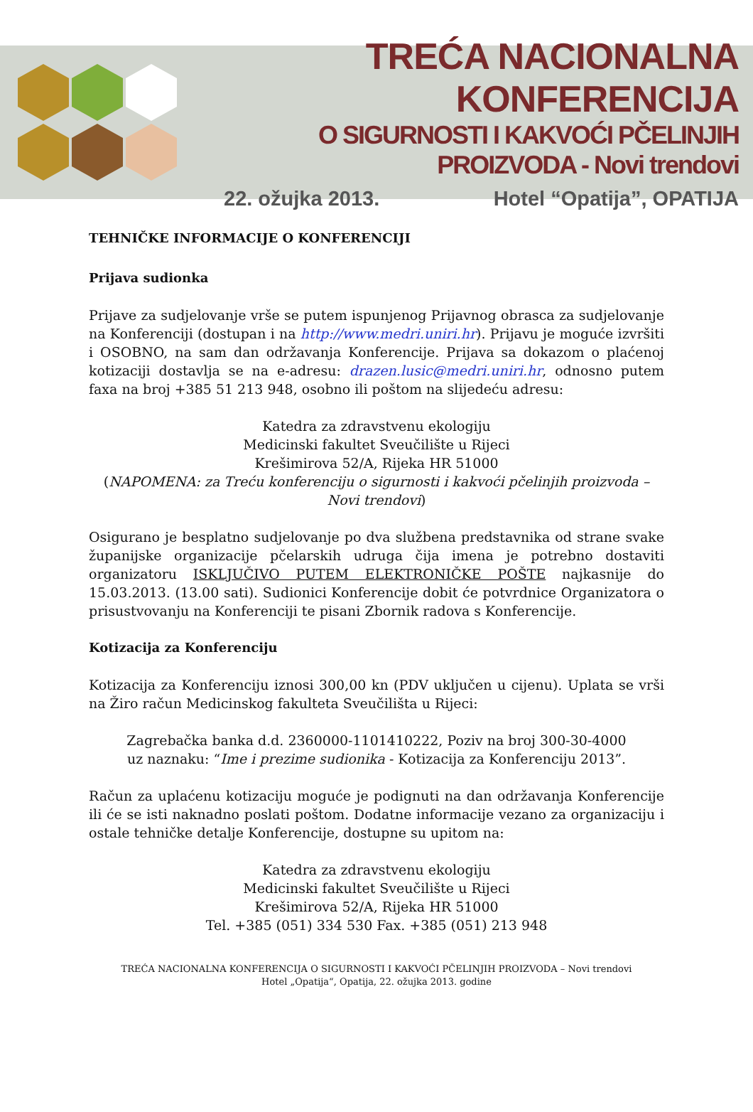TREĆA NACIONALNA KONFERENCIJA
O SIGURNOSTI I KAKVOĆI PČELINJIH PROIZVODA - Novi trendovi
22. ožujka 2013. Hotel “Opatija”, OPATIJA
TEHNIČKE INFORMACIJE O KONFERENCIJI
Prijava sudionka
Prijave za sudjelovanje vrše se putem ispunjenog Prijavnog obrasca za sudjelovanje na Konferenciji (dostupan i na http://www.medri.uniri.hr). Prijavu je moguće izvršiti i OSOBNO, na sam dan održavanja Konferencije. Prijava sa dokazom o plaćenoj kotizaciji dostavlja se na e-adresu: drazen.lusic@medri.uniri.hr, odnosno putem faxa na broj +385 51 213 948, osobno ili poštom na slijedeću adresu:
Katedra za zdravstvenu ekologiju
Medicinski fakultet Sveučilište u Rijeci
Krešimirova 52/A, Rijeka HR 51000
(NAPOMENA: za Treću konferenciju o sigurnosti i kakvoći pčelinjih proizvoda – Novi trendovi)
Osigurano je besplatno sudjelovanje po dva službena predstavnika od strane svake županijske organizacije pčelarskih udruga čija imena je potrebno dostaviti organizatoru ISKLJUČIVO PUTEM ELEKTRONIČKE POŠTE najkasnije do 15.03.2013. (13.00 sati). Sudionici Konferencije dobit će potvrdnice Organizatora o prisustvovanju na Konferenciji te pisani Zbornik radova s Konferencije.
Kotizacija za Konferenciju
Kotizacija za Konferenciju iznosi 300,00 kn (PDV uključen u cijenu). Uplata se vrši na Žiro račun Medicinskog fakulteta Sveučilišta u Rijeci:
Zagrebačka banka d.d. 2360000-1101410222, Poziv na broj 300-30-4000
uz naznaku: “Ime i prezime sudionika - Kotizacija za Konferenciju 2013”.
Račun za uplaćenu kotizaciju moguće je podignuti na dan održavanja Konferencije ili će se isti naknadno poslati poštom. Dodatne informacije vezano za organizaciju i ostale tehničke detalje Konferencije, dostupne su upitom na:
Katedra za zdravstvenu ekologiju
Medicinski fakultet Sveučilište u Rijeci
Krešimirova 52/A, Rijeka HR 51000
Tel. +385 (051) 334 530 Fax. +385 (051) 213 948
TREĆA NACIONALNA KONFERENCIJA O SIGURNOSTI I KAKVOĆI PČELINJIH PROIZVODA – Novi trendovi
Hotel „Opatija“, Opatija, 22. ožujka 2013. godine